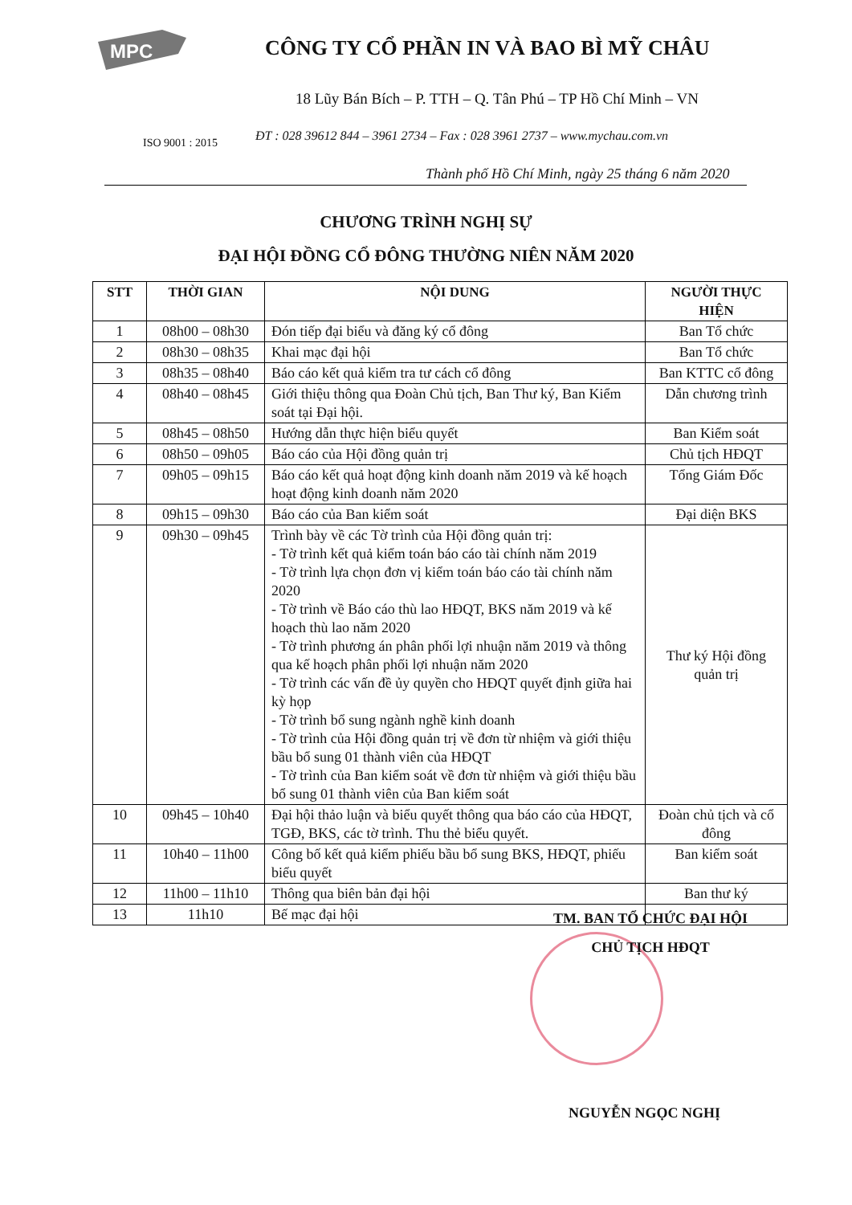MPC
CÔNG TY CỔ PHẦN IN VÀ BAO BÌ MỸ CHÂU
18 Lũy Bán Bích – P. TTH – Q. Tân Phú – TP Hồ Chí Minh – VN
ĐT : 028 39612 844 – 3961 2734 – Fax : 028 3961 2737 – www.mychau.com.vn
ISO 9001 : 2015
Thành phố Hồ Chí Minh, ngày 25 tháng 6 năm 2020
CHƯƠNG TRÌNH NGHỊ SỰ
ĐẠI HỘI ĐỒNG CỔ ĐÔNG THƯỜNG NIÊN NĂM 2020
| STT | THỜI GIAN | NỘI DUNG | NGƯỜI THỰC HIỆN |
| --- | --- | --- | --- |
| 1 | 08h00 – 08h30 | Đón tiếp đại biểu và đăng ký cổ đông | Ban Tổ chức |
| 2 | 08h30 – 08h35 | Khai mạc đại hội | Ban Tổ chức |
| 3 | 08h35 – 08h40 | Báo cáo kết quả kiểm tra tư cách cổ đông | Ban KTTC cổ đông |
| 4 | 08h40 – 08h45 | Giới thiệu thông qua Đoàn Chủ tịch, Ban Thư ký, Ban Kiểm soát tại Đại hội. | Dẫn chương trình |
| 5 | 08h45 – 08h50 | Hướng dẫn thực hiện biểu quyết | Ban Kiểm soát |
| 6 | 08h50 – 09h05 | Báo cáo của Hội đồng quản trị | Chủ tịch HĐQT |
| 7 | 09h05 – 09h15 | Báo cáo kết quả hoạt động kinh doanh năm 2019 và kế hoạch hoạt động kinh doanh năm 2020 | Tổng Giám Đốc |
| 8 | 09h15 – 09h30 | Báo cáo của Ban kiểm soát | Đại diện BKS |
| 9 | 09h30 – 09h45 | Trình bày về các Tờ trình của Hội đồng quản trị: - Tờ trình kết quả kiểm toán báo cáo tài chính năm 2019 - Tờ trình lựa chọn đơn vị kiểm toán báo cáo tài chính năm 2020 - Tờ trình về Báo cáo thù lao HĐQT, BKS năm 2019 và kế hoạch thù lao năm 2020 - Tờ trình phương án phân phối lợi nhuận năm 2019 và thông qua kế hoạch phân phối lợi nhuận năm 2020 - Tờ trình các vấn đề ủy quyền cho HĐQT quyết định giữa hai kỳ họp - Tờ trình bổ sung ngành nghề kinh doanh - Tờ trình của Hội đồng quản trị về đơn từ nhiệm và giới thiệu bầu bổ sung 01 thành viên của HĐQT - Tờ trình của Ban kiểm soát về đơn từ nhiệm và giới thiệu bầu bổ sung 01 thành viên của Ban kiểm soát | Thư ký Hội đồng quản trị |
| 10 | 09h45 – 10h40 | Đại hội thảo luận và biểu quyết thông qua báo cáo của HĐQT, TGĐ, BKS, các tờ trình. Thu thẻ biểu quyết. | Đoàn chủ tịch và cổ đông |
| 11 | 10h40 – 11h00 | Công bố kết quả kiểm phiếu bầu bổ sung BKS, HĐQT, phiếu biểu quyết | Ban kiểm soát |
| 12 | 11h00 – 11h10 | Thông qua biên bản đại hội | Ban thư ký |
| 13 | 11h10 | Bế mạc đại hội | |
TM. BAN TỔ CHỨC ĐẠI HỘI
CHỦ TỊCH HĐQT
NGUYỄN NGỌC NGHỊ